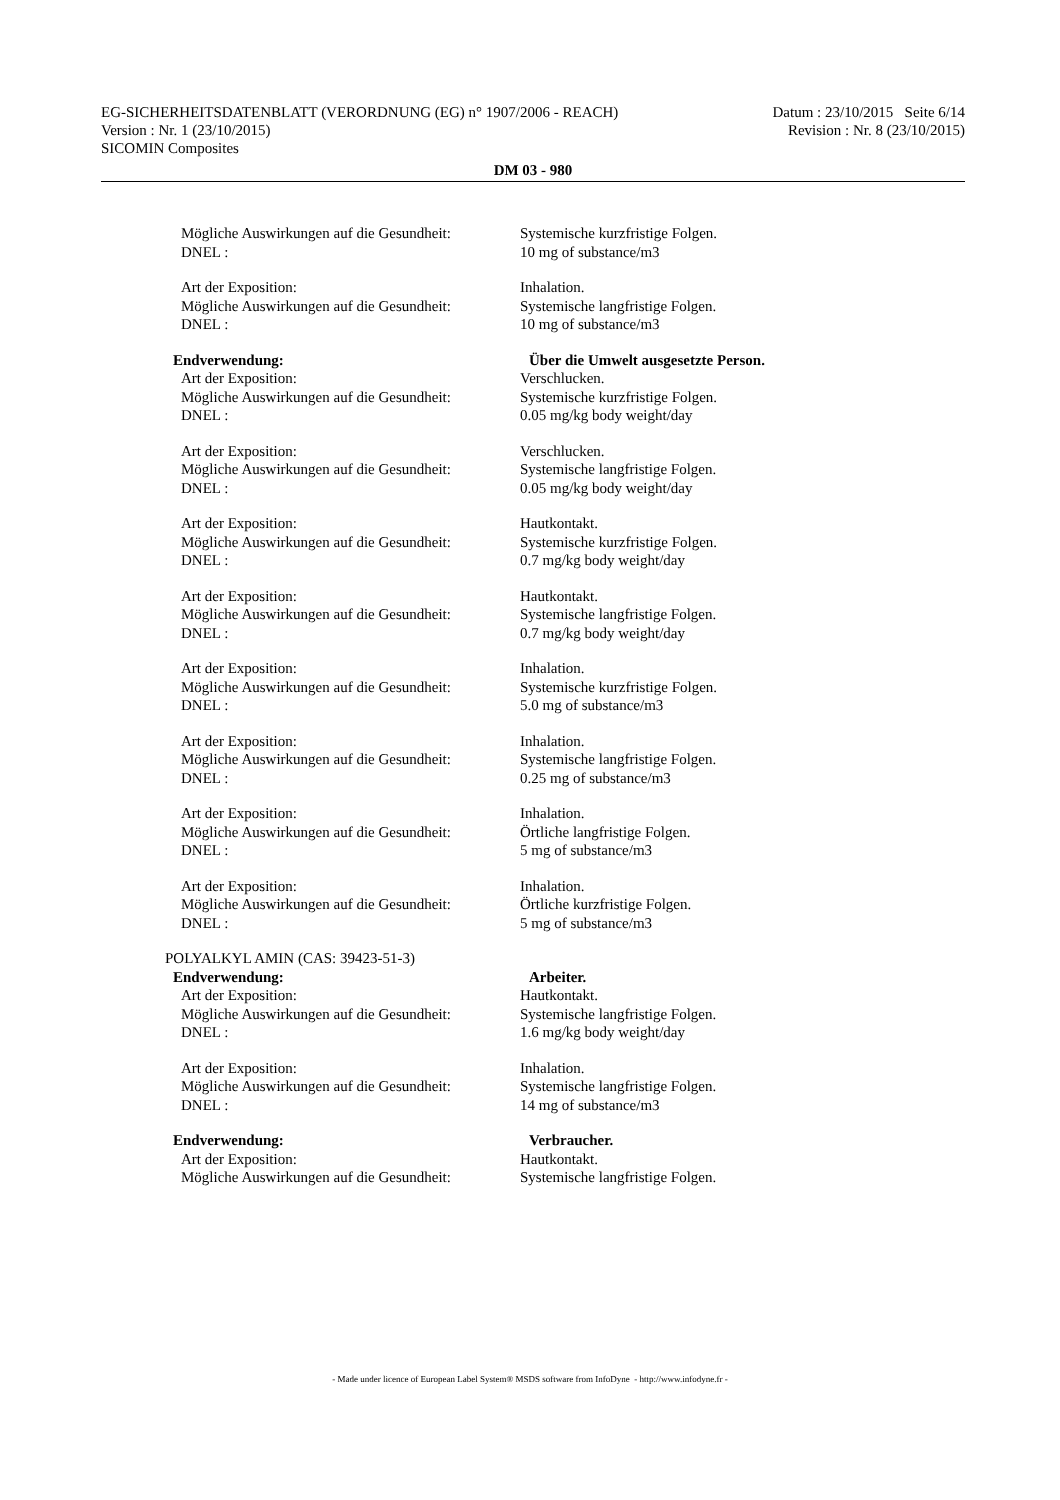EG-SICHERHEITSDATENBLATT (VERORDNUNG (EG) n° 1907/2006 - REACH) Datum : 23/10/2015 Seite 6/14
Version : Nr. 1 (23/10/2015) Revision : Nr. 8 (23/10/2015)
SICOMIN Composites
DM 03 - 980
Mögliche Auswirkungen auf die Gesundheit:
Systemische kurzfristige Folgen.
DNEL : 10 mg of substance/m3
Art der Exposition: Inhalation.
Mögliche Auswirkungen auf die Gesundheit:
Systemische langfristige Folgen.
DNEL : 10 mg of substance/m3
Endverwendung: Über die Umwelt ausgesetzte Person.
Art der Exposition: Verschlucken.
Mögliche Auswirkungen auf die Gesundheit:
Systemische kurzfristige Folgen.
DNEL : 0.05 mg/kg body weight/day
Art der Exposition: Verschlucken.
Mögliche Auswirkungen auf die Gesundheit:
Systemische langfristige Folgen.
DNEL : 0.05 mg/kg body weight/day
Art der Exposition: Hautkontakt.
Mögliche Auswirkungen auf die Gesundheit:
Systemische kurzfristige Folgen.
DNEL : 0.7 mg/kg body weight/day
Art der Exposition: Hautkontakt.
Mögliche Auswirkungen auf die Gesundheit:
Systemische langfristige Folgen.
DNEL : 0.7 mg/kg body weight/day
Art der Exposition: Inhalation.
Mögliche Auswirkungen auf die Gesundheit:
Systemische kurzfristige Folgen.
DNEL : 5.0 mg of substance/m3
Art der Exposition: Inhalation.
Mögliche Auswirkungen auf die Gesundheit:
Systemische langfristige Folgen.
DNEL : 0.25 mg of substance/m3
Art der Exposition: Inhalation.
Mögliche Auswirkungen auf die Gesundheit:
Örtliche langfristige Folgen.
DNEL : 5 mg of substance/m3
Art der Exposition: Inhalation.
Mögliche Auswirkungen auf die Gesundheit:
Örtliche kurzfristige Folgen.
DNEL : 5 mg of substance/m3
POLYALKYL AMIN (CAS: 39423-51-3)
Endverwendung: Arbeiter.
Art der Exposition: Hautkontakt.
Mögliche Auswirkungen auf die Gesundheit:
Systemische langfristige Folgen.
DNEL : 1.6 mg/kg body weight/day
Art der Exposition: Inhalation.
Mögliche Auswirkungen auf die Gesundheit:
Systemische langfristige Folgen.
DNEL : 14 mg of substance/m3
Endverwendung: Verbraucher.
Art der Exposition: Hautkontakt.
Mögliche Auswirkungen auf die Gesundheit:
Systemische langfristige Folgen.
- Made under licence of European Label System® MSDS software from InfoDyne - http://www.infodyne.fr -